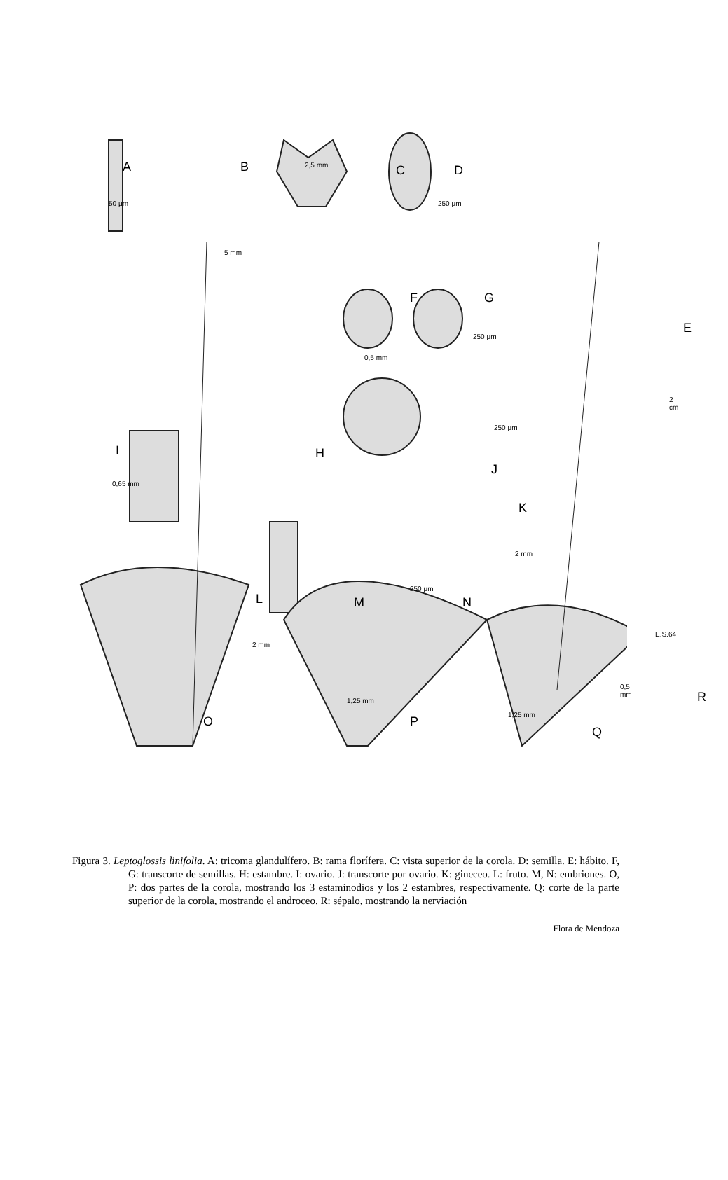A B C D
E
F G
H
I
J
K
L M N
O P
Q
R
50 µm
5 mm
2,5 mm
250 µm
250 µm
0,5 mm
2 cm
250 µm
0,65 mm
2 mm
250 µm
2 mm
E.S.64
1,25 mm
1,25 mm
0,5 mm
Figura 3. Leptoglossis linifolia. A: tricoma glandulífero. B: rama florífera. C: vista superior de la corola. D: semilla. E: hábito. F, G: transcorte de semillas. H: estambre. I: ovario. J: transcorte por ovario. K: gineceo. L: fruto. M, N: embriones. O, P: dos partes de la corola, mostrando los 3 estaminodios y los 2 estambres, respectivamente. Q: corte de la parte superior de la corola, mostrando el androceo. R: sépalo, mostrando la nerviación
Flora de Mendoza